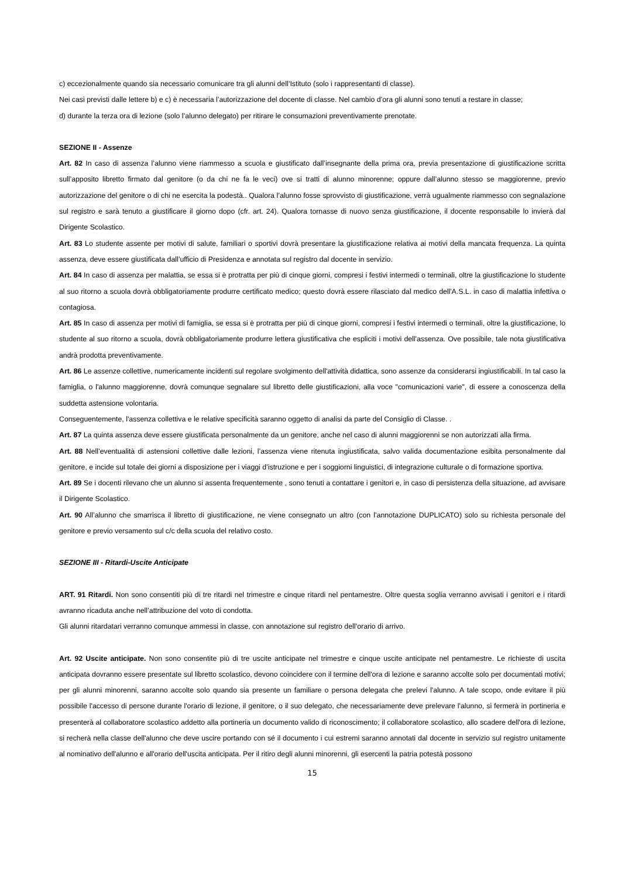c) eccezionalmente quando sia necessario comunicare tra gli alunni dell’Istituto (solo i rappresentanti di classe).
Nei casi previsti dalle lettere b) e c) è necessaria l’autorizzazione del docente di classe. Nel cambio d’ora gli alunni sono tenuti a restare in classe;
d) durante la terza ora di lezione (solo l’alunno delegato) per ritirare le consumazioni preventivamente prenotate.
SEZIONE II - Assenze
Art. 82 In caso di assenza l’alunno viene riammesso a scuola e giustificato dall’insegnante della prima ora, previa presentazione di giustificazione scritta sull’apposito libretto firmato dal genitore (o da chi ne fa le veci) ove si tratti di alunno minorenne; oppure dall’alunno stesso se maggiorenne, previo autorizzazione del genitore o di chi ne esercita la podestà.. Qualora l’alunno fosse sprovvisto di giustificazione, verrà ugualmente riammesso con segnalazione sul registro e sarà tenuto a giustificare il giorno dopo (cfr. art. 24). Qualora tornasse di nuovo senza giustificazione, il docente responsabile lo invierà dal Dirigente Scolastico.
Art. 83 Lo studente assente per motivi di salute, familiari o sportivi dovrà presentare la giustificazione relativa ai motivi della mancata frequenza. La quinta assenza, deve essere giustificata dall’ufficio di Presidenza e annotata sul registro dal docente in servizio.
Art. 84 In caso di assenza per malattia, se essa si è protratta per più di cinque giorni, compresi i festivi intermedi o terminali, oltre la giustificazione lo studente al suo ritorno a scuola dovrà obbligatoriamente produrre certificato medico; questo dovrà essere rilasciato dal medico dell'A.S.L. in caso di malattia infettiva o contagiosa.
Art. 85 In caso di assenza per motivi di famiglia, se essa si è protratta per più di cinque giorni, compresi i festivi intermedi o terminali, oltre la giustificazione, lo studente al suo ritorno a scuola, dovrà obbligatoriamente produrre lettera giustificativa che espliciti i motivi dell'assenza. Ove possibile, tale nota giustificativa andrà prodotta preventivamente.
Art. 86 Le assenze collettive, numericamente incidenti sul regolare svolgimento dell'attività didattica, sono assenze da considerarsi ingiustificabili. In tal caso la famiglia, o l'alunno maggiorenne, dovrà comunque segnalare sul libretto delle giustificazioni, alla voce "comunicazioni varie", di essere a conoscenza della suddetta astensione volontaria.
Conseguentemente, l'assenza collettiva e le relative specificità saranno oggetto di analisi da parte del Consiglio di Classe. .
Art. 87 La quinta assenza deve essere giustificata personalmente da un genitore, anche nel caso di alunni maggiorenni se non autorizzati alla firma.
Art. 88 Nell’eventualità di astensioni collettive dalle lezioni, l’assenza viene ritenuta ingiustificata, salvo valida documentazione esibita personalmente dal genitore, e incide sul totale dei giorni a disposizione per i viaggi d’istruzione e per i soggiorni linguistici, di integrazione culturale o di formazione sportiva.
Art. 89 Se i docenti rilevano che un alunno si assenta frequentemente , sono tenuti a contattare i genitori e, in caso di persistenza della situazione, ad avvisare il Dirigente Scolastico.
Art. 90 All’alunno che smarrisca il libretto di giustificazione, ne viene consegnato un altro (con l’annotazione DUPLICATO) solo su richiesta personale del genitore e previo versamento sul c/c della scuola del relativo costo.
SEZIONE III - Ritardi-Uscite Anticipate
ART. 91 Ritardi. Non sono consentiti più di tre ritardi nel trimestre e cinque ritardi nel pentamestre. Oltre questa soglia verranno avvisati i genitori e i ritardi avranno ricaduta anche nell’attribuzione del voto di condotta.
Gli alunni ritardatari verranno comunque ammessi in classe, con annotazione sul registro dell’orario di arrivo.
Art. 92 Uscite anticipate. Non sono consentite più di tre uscite anticipate nel trimestre e cinque uscite anticipate nel pentamestre. Le richieste di uscita anticipata dovranno essere presentate sul libretto scolastico, devono coincidere con il termine dell'ora di lezione e saranno accolte solo per documentati motivi; per gli alunni minorenni, saranno accolte solo quando sia presente un familiare o persona delegata che prelevi l'alunno. A tale scopo, onde evitare il più possibile l'accesso di persone durante l'orario di lezione, il genitore, o il suo delegato, che necessariamente deve prelevare l'alunno, si fermerà in portineria e presenterà al collaboratore scolastico addetto alla portineria un documento valido di riconoscimento; il collaboratore scolastico, allo scadere dell'ora di lezione, si recherà nella classe dell'alunno che deve uscire portando con sé il documento i cui estremi saranno annotati dal docente in servizio sul registro unitamente al nominativo dell'alunno e all'orario dell'uscita anticipata. Per il ritiro degli alunni minorenni, gli esercenti la patria potestà possono
15